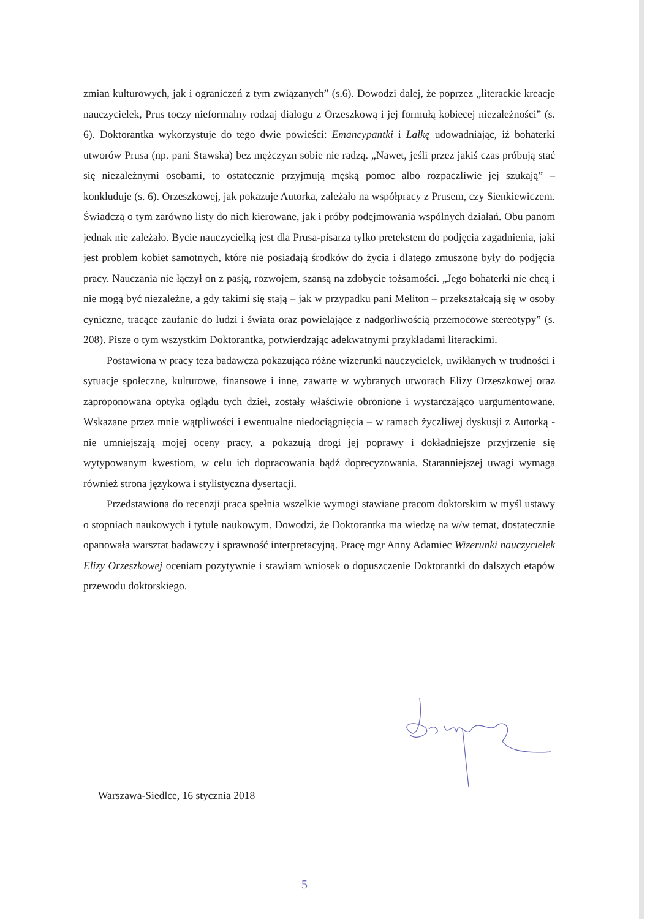zmian kulturowych, jak i ograniczeń z tym związanych” (s.6). Dowodzi dalej, że poprzez „literackie kreacje nauczycielek, Prus toczy nieformalny rodzaj dialogu z Orzeszkową i jej formułą kobiecej niezależności” (s. 6). Doktorantka wykorzystuje do tego dwie powieści: Emancypantki i Lalkę udowadniając, iż bohaterki utworów Prusa (np. pani Stawska) bez mężczyzn sobie nie radzą. „Nawet, jeśli przez jakiś czas próbują stać się niezależnymi osobami, to ostatecznie przyjmują męską pomoc albo rozpaczliwie jej szukają” – konkluduje (s. 6). Orzeszkowej, jak pokazuje Autorka, zależało na współpracy z Prusem, czy Sienkiewiczem. Świadczą o tym zarówno listy do nich kierowane, jak i próby podejmowania wspólnych działań. Obu panom jednak nie zależało. Bycie nauczycielką jest dla Prusa-pisarza tylko pretekstem do podjęcia zagadnienia, jaki jest problem kobiet samotnych, które nie posiadają środków do życia i dlatego zmuszone były do podjęcia pracy. Nauczania nie łączył on z pasją, rozwojem, szansą na zdobycie tożsamości. „Jego bohaterki nie chcą i nie mogą być niezależne, a gdy takimi się stają – jak w przypadku pani Meliton – przekształcają się w osoby cyniczne, tracące zaufanie do ludzi i świata oraz powielające z nadgorliwością przemocowe stereotypy” (s. 208). Pisze o tym wszystkim Doktorantka, potwierdzając adekwatnymi przykładami literackimi.
Postawiona w pracy teza badawcza pokazująca różne wizerunki nauczycielek, uwikłanych w trudności i sytuacje społeczne, kulturowe, finansowe i inne, zawarte w wybranych utworach Elizy Orzeszkowej oraz zaproponowana optyka oglądu tych dzieł, zostały właściwie obronione i wystarczająco uargumentowane. Wskazane przez mnie wątpliwości i ewentualne niedociągnięcia – w ramach życzliwej dyskusji z Autorką - nie umniejszają mojej oceny pracy, a pokazują drogi jej poprawy i dokładniejsze przyjrzenie się wytypowanym kwestiom, w celu ich dopracowania bądź doprecyzowania. Staranniejszej uwagi wymaga również strona językowa i stylistyczna dysertacji.
Przedstawiona do recenzji praca spełnia wszelkie wymogi stawiane pracom doktorskim w myśl ustawy o stopniach naukowych i tytule naukowym. Dowodzi, że Doktorantka ma wiedzę na w/w temat, dostatecznie opanowała warsztat badawczy i sprawność interpretacyjną. Pracę mgr Anny Adamiec Wizerunki nauczycielek Elizy Orzeszkowej oceniam pozytywnie i stawiam wniosek o dopuszczenie Doktorantki do dalszych etapów przewodu doktorskiego.
Warszawa-Siedlce, 16 stycznia 2018
5